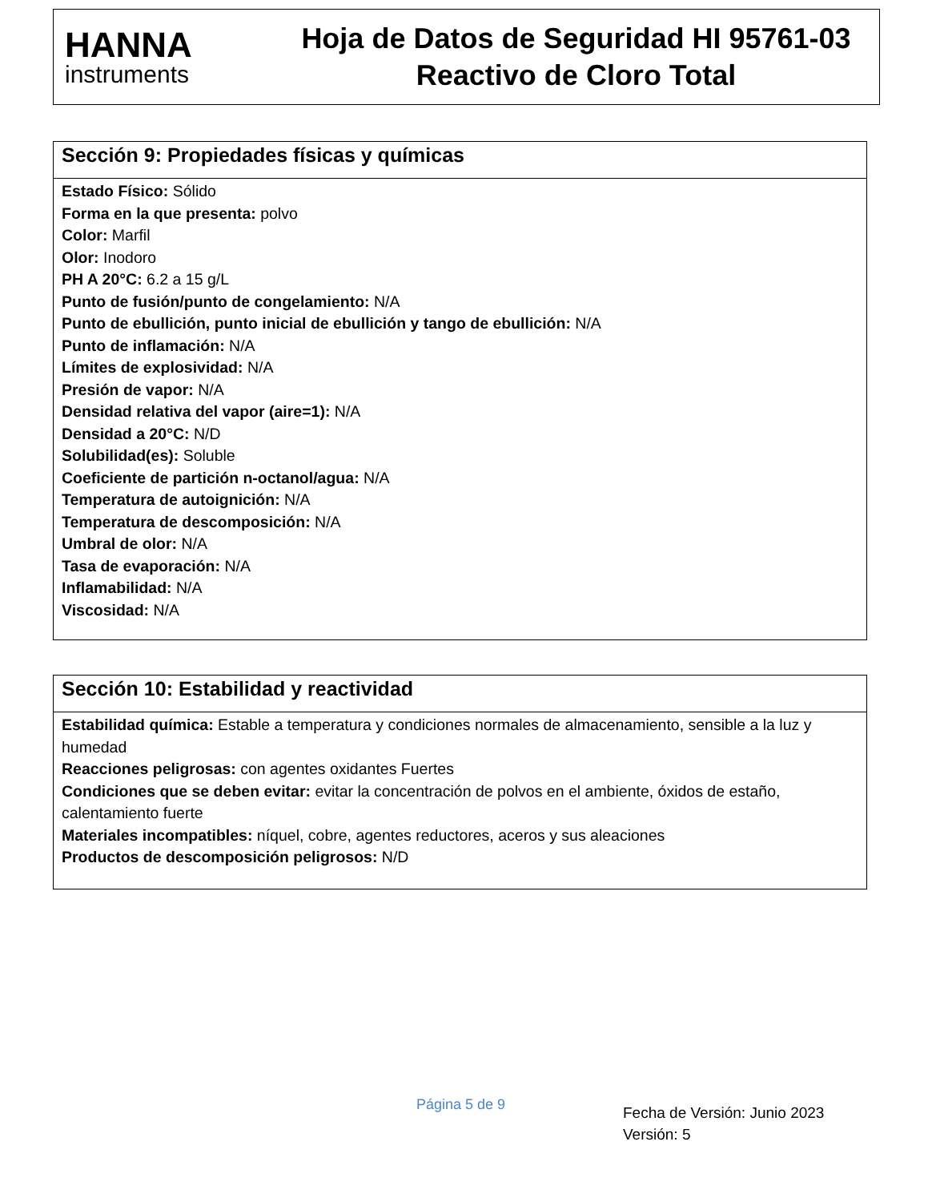HANNA
instruments
Hoja de Datos de Seguridad HI 95761-03
Reactivo de Cloro Total
Sección 9: Propiedades físicas y químicas
Estado Físico: Sólido
Forma en la que presenta: polvo
Color: Marfil
Olor: Inodoro
PH A 20°C: 6.2 a 15 g/L
Punto de fusión/punto de congelamiento: N/A
Punto de ebullición, punto inicial de ebullición y tango de ebullición: N/A
Punto de inflamación: N/A
Límites de explosividad: N/A
Presión de vapor: N/A
Densidad relativa del vapor (aire=1): N/A
Densidad a 20°C: N/D
Solubilidad(es): Soluble
Coeficiente de partición n-octanol/agua: N/A
Temperatura de autoignición: N/A
Temperatura de descomposición: N/A
Umbral de olor: N/A
Tasa de evaporación: N/A
Inflamabilidad: N/A
Viscosidad: N/A
Sección 10: Estabilidad y reactividad
Estabilidad química: Estable a temperatura y condiciones normales de almacenamiento, sensible a la luz y humedad
Reacciones peligrosas: con agentes oxidantes Fuertes
Condiciones que se deben evitar: evitar la concentración de polvos en el ambiente, óxidos de estaño, calentamiento fuerte
Materiales incompatibles: níquel, cobre, agentes reductores, aceros y sus aleaciones
Productos de descomposición peligrosos: N/D
Página 5 de 9
Fecha de Versión: Junio 2023
Versión: 5